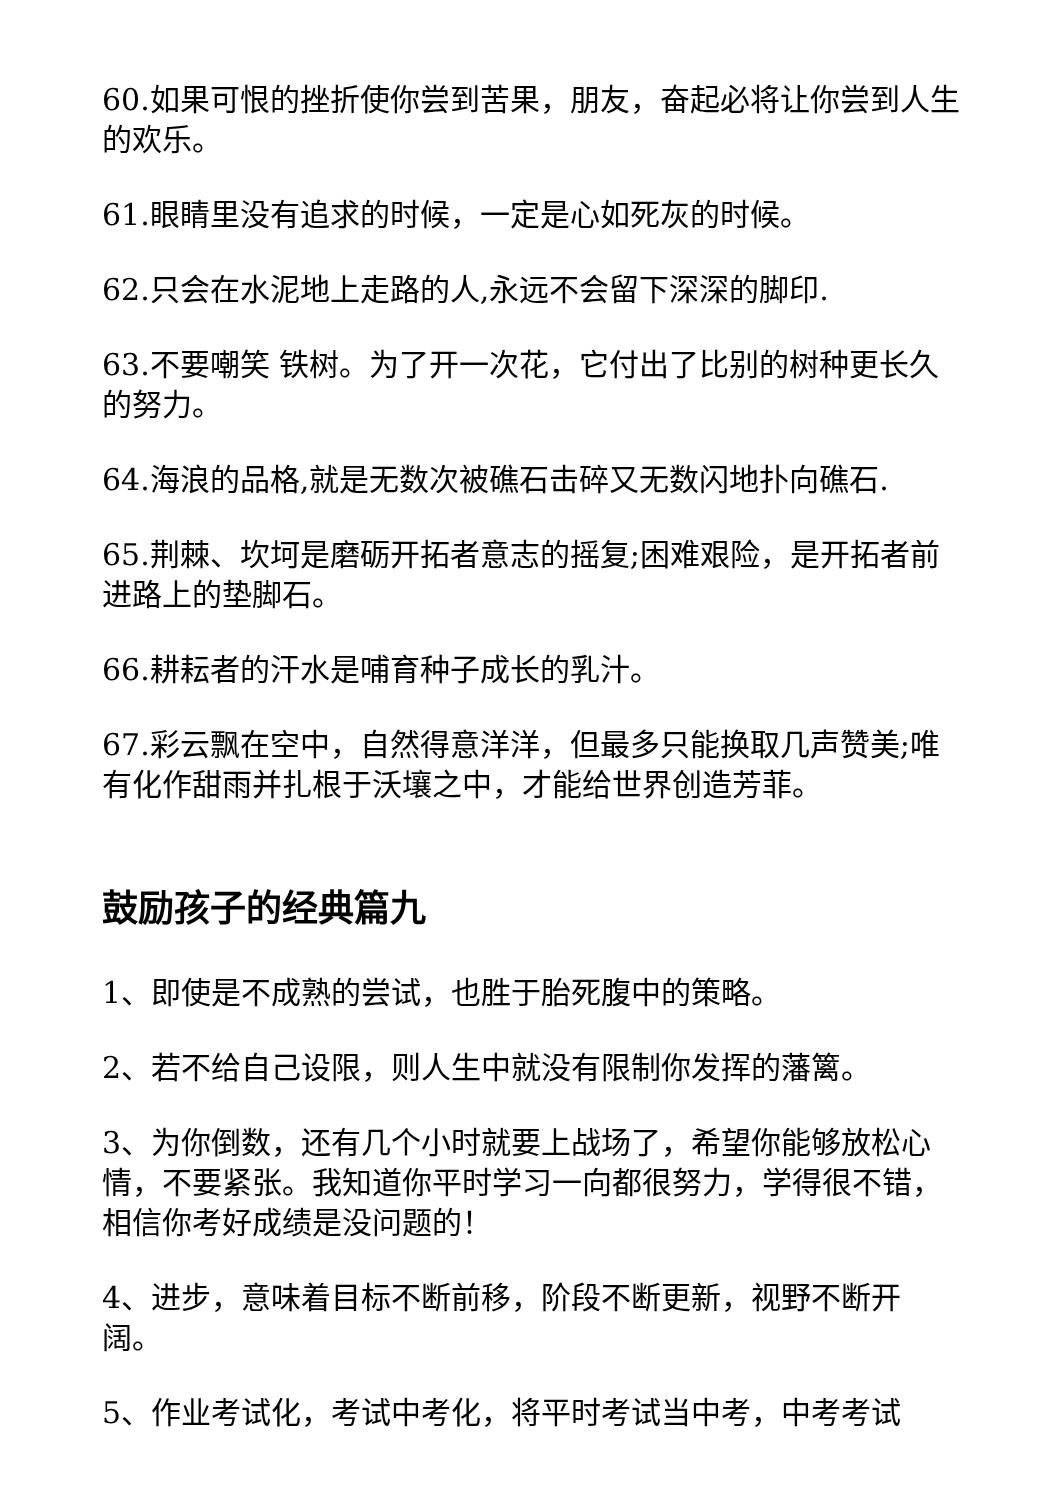60.如果可恨的挫折使你尝到苦果，朋友，奋起必将让你尝到人生的欢乐。
61.眼睛里没有追求的时候，一定是心如死灰的时候。
62.只会在水泥地上走路的人,永远不会留下深深的脚印.
63.不要嘲笑 铁树。为了开一次花，它付出了比别的树种更长久的努力。
64.海浪的品格,就是无数次被礁石击碎又无数闪地扑向礁石.
65.荆棘、坎坷是磨砺开拓者意志的摇复;困难艰险，是开拓者前进路上的垫脚石。
66.耕耘者的汗水是哺育种子成长的乳汁。
67.彩云飘在空中，自然得意洋洋，但最多只能换取几声赞美;唯有化作甜雨并扎根于沃壤之中，才能给世界创造芳菲。
鼓励孩子的经典篇九
1、即使是不成熟的尝试，也胜于胎死腹中的策略。
2、若不给自己设限，则人生中就没有限制你发挥的藩篱。
3、为你倒数，还有几个小时就要上战场了，希望你能够放松心情，不要紧张。我知道你平时学习一向都很努力，学得很不错，相信你考好成绩是没问题的！
4、进步，意味着目标不断前移，阶段不断更新，视野不断开阔。
5、作业考试化，考试中考化，将平时考试当中考，中考考试